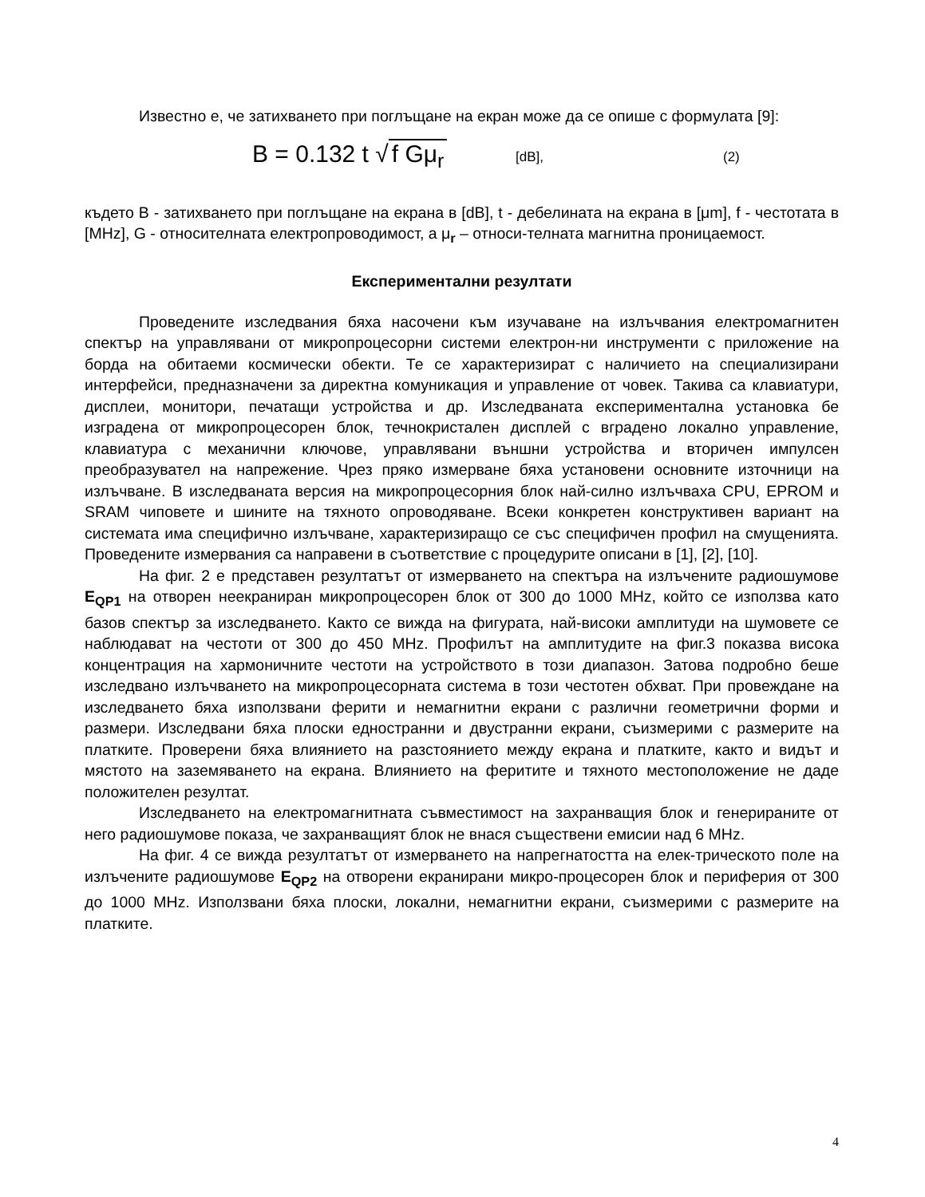Известно е, че затихването при поглъщане на екран може да се опише с формулата [9]:
B = 0.132 t √ f Gμ<sub>r</sub> [dB], (2)
където B - затихването при поглъщане на екрана в [dB], t - дебелината на екрана в [μm], f - честотата в [MHz], G - относителната електропроводимост, а μ<sub>r</sub> – относи-телната магнитна проницаемост.
Експериментални резултати
Проведените изследвания бяха насочени към изучаване на излъчвания електромагнитен спектър на управлявани от микропроцесорни системи електрон-ни инструменти с приложение на борда на обитаеми космически обекти. Те се характеризират с наличието на специализирани интерфейси, предназначени за директна комуникация и управление от човек. Такива са клавиатури, дисплеи, монитори, печатащи устройства и др. Изследваната експериментална установка бе изградена от микропроцесорен блок, течнокристален дисплей с вградено локално управление, клавиатура с механични ключове, управлявани външни устройства и вторичен импулсен преобразувател на напрежение. Чрез пряко измерване бяха установени основните източници на излъчване. В изследваната версия на микропроцесорния блок най-силно излъчваха CPU, EPROM и SRAM чиповете и шините на тяхното опроводяване. Всеки конкретен конструктивен вариант на системата има специфично излъчване, характеризиращо се със специфичен профил на смущенията. Проведените измервания са направени в съответствие с процедурите описани в [1], [2], [10].
На фиг. 2 е представен резултатът от измерването на спектъра на излъчените радиошумове E<sub>QP1</sub> на отворен неекраниран микропроцесорен блок от 300 до 1000 MHz, който се използва като базов спектър за изследването. Както се вижда на фигурата, най-високи амплитуди на шумовете се наблюдават на честоти от 300 до 450 MHz. Профилът на амплитудите на фиг.3 показва висока концентрация на хармоничните честоти на устройството в този диапазон. Затова подробно беше изследвано излъчването на микропроцесорната система в този честотен обхват. При провеждане на изследването бяха използвани ферити и немагнитни екрани с различни геометрични форми и размери. Изследвани бяха плоски едностранни и двустранни екрани, съизмерими с размерите на платките. Проверени бяха влиянието на разстоянието между екрана и платките, както и видът и мястото на заземяването на екрана. Влиянието на феритите и тяхното местоположение не даде положителен резултат.
Изследването на електромагнитната съвместимост на захранващия блок и генерираните от него радиошумове показа, че захранващият блок не внася съществени емисии над 6 MHz.
На фиг. 4 се вижда резултатът от измерването на напрегнатостта на елек-трическото поле на излъчените радиошумове E<sub>QP2</sub> на отворени екранирани микро-процесорен блок и периферия от 300 до 1000 MHz. Използвани бяха плоски, локални, немагнитни екрани, съизмерими с размерите на платките.
4